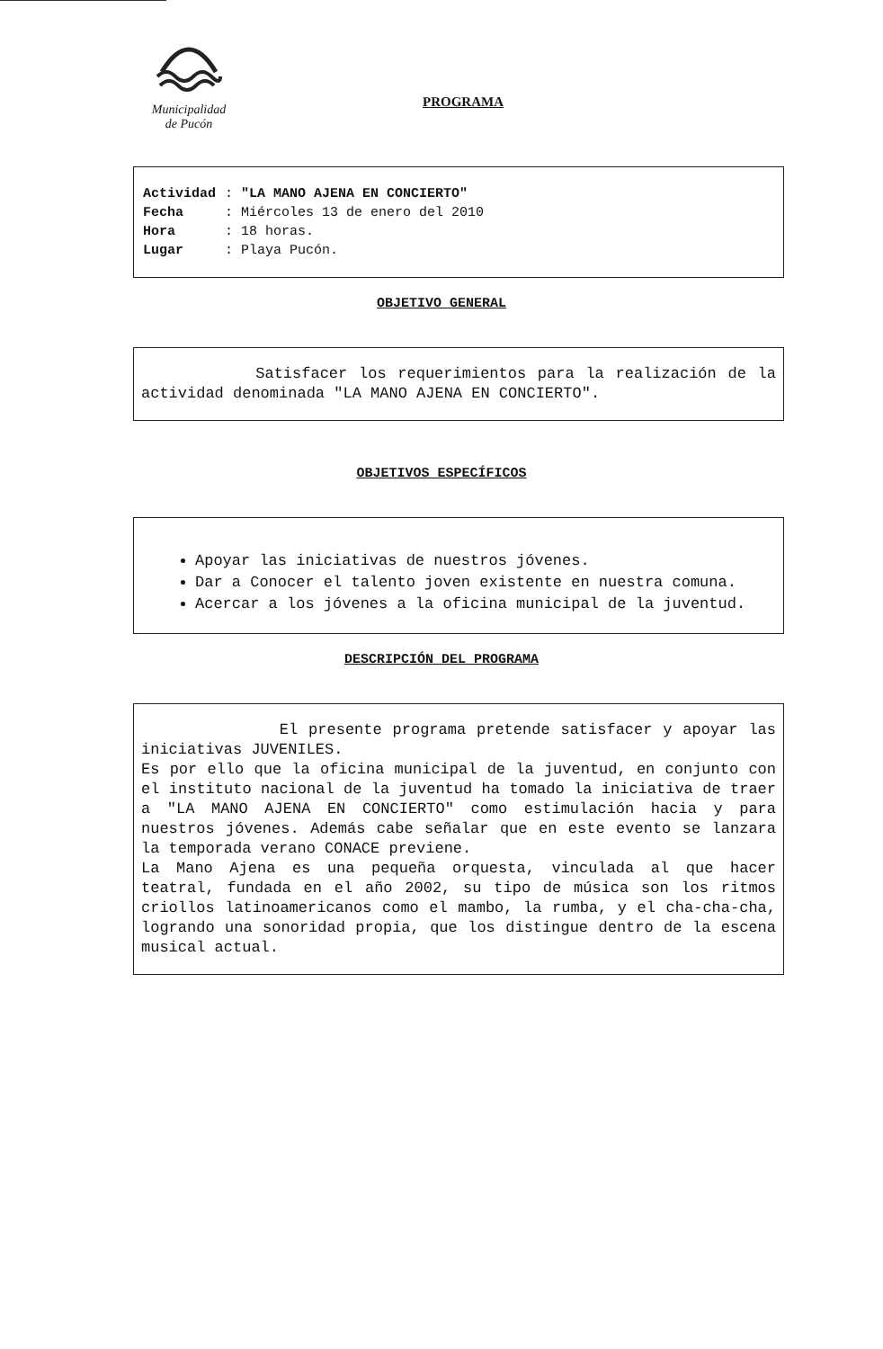Municipalidad
de Pucón
PROGRAMA
| Actividad | : "LA MANO AJENA EN CONCIERTO" |
| Fecha | : Miércoles 13 de enero del 2010 |
| Hora | : 18 horas. |
| Lugar | : Playa Pucón. |
OBJETIVO GENERAL
Satisfacer los requerimientos para la realización de la actividad denominada "LA MANO AJENA EN CONCIERTO".
OBJETIVOS ESPECÍFICOS
Apoyar las iniciativas de nuestros jóvenes.
Dar a Conocer el talento joven existente en nuestra comuna.
Acercar a los jóvenes a la oficina municipal de la juventud.
DESCRIPCIÓN DEL PROGRAMA
El presente programa pretende satisfacer y apoyar las iniciativas JUVENILES.
Es por ello que la oficina municipal de la juventud, en conjunto con el instituto nacional de la juventud ha tomado la iniciativa de traer a "LA MANO AJENA EN CONCIERTO" como estimulación hacia y para nuestros jóvenes. Además cabe señalar que en este evento se lanzara la temporada verano CONACE previene.
La Mano Ajena es una pequeña orquesta, vinculada al que hacer teatral, fundada en el año 2002, su tipo de música son los ritmos criollos latinoamericanos como el mambo, la rumba, y el cha-cha-cha, logrando una sonoridad propia, que los distingue dentro de la escena musical actual.